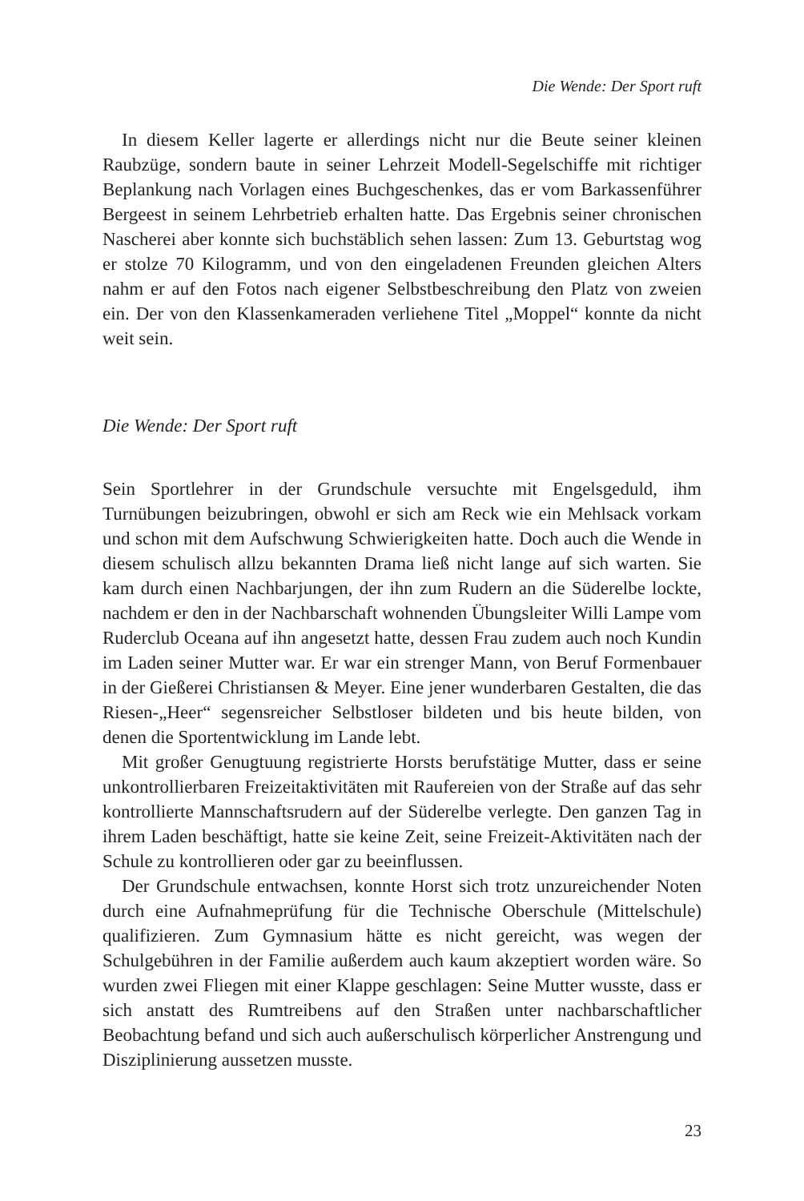Die Wende: Der Sport ruft
In diesem Keller lagerte er allerdings nicht nur die Beute seiner kleinen Raubzüge, sondern baute in seiner Lehrzeit Modell-Segelschiffe mit richtiger Beplankung nach Vorlagen eines Buchgeschenkes, das er vom Barkassenführer Bergeest in seinem Lehrbetrieb erhalten hatte. Das Ergebnis seiner chronischen Nascherei aber konnte sich buchstäblich sehen lassen: Zum 13. Geburtstag wog er stolze 70 Kilogramm, und von den eingeladenen Freunden gleichen Alters nahm er auf den Fotos nach eigener Selbstbeschreibung den Platz von zweien ein. Der von den Klassenkameraden verliehene Titel „Moppel“ konnte da nicht weit sein.
Die Wende: Der Sport ruft
Sein Sportlehrer in der Grundschule versuchte mit Engelsgeduld, ihm Turnübungen beizubringen, obwohl er sich am Reck wie ein Mehlsack vorkam und schon mit dem Aufschwung Schwierigkeiten hatte. Doch auch die Wende in diesem schulisch allzu bekannten Drama ließ nicht lange auf sich warten. Sie kam durch einen Nachbarjungen, der ihn zum Rudern an die Süderelbe lockte, nachdem er den in der Nachbarschaft wohnenden Übungsleiter Willi Lampe vom Ruderclub Oceana auf ihn angesetzt hatte, dessen Frau zudem auch noch Kundin im Laden seiner Mutter war. Er war ein strenger Mann, von Beruf Formenbauer in der Gießerei Christiansen & Meyer. Eine jener wunderbaren Gestalten, die das Riesen-„Heer“ segensreicher Selbstloser bildeten und bis heute bilden, von denen die Sportentwicklung im Lande lebt.
Mit großer Genugtuung registrierte Horsts berufstätige Mutter, dass er seine unkontrollierbaren Freizeitaktivitäten mit Raufereien von der Straße auf das sehr kontrollierte Mannschaftsrudern auf der Süderelbe verlegte. Den ganzen Tag in ihrem Laden beschäftigt, hatte sie keine Zeit, seine Freizeit-Aktivitäten nach der Schule zu kontrollieren oder gar zu beeinflussen.
Der Grundschule entwachsen, konnte Horst sich trotz unzureichender Noten durch eine Aufnahmeprüfung für die Technische Oberschule (Mittelschule) qualifizieren. Zum Gymnasium hätte es nicht gereicht, was wegen der Schulgebühren in der Familie außerdem auch kaum akzeptiert worden wäre. So wurden zwei Fliegen mit einer Klappe geschlagen: Seine Mutter wusste, dass er sich anstatt des Rumtreibens auf den Straßen unter nachbarschaftlicher Beobachtung befand und sich auch außerschulisch körperlicher Anstrengung und Disziplinierung aussetzen musste.
23